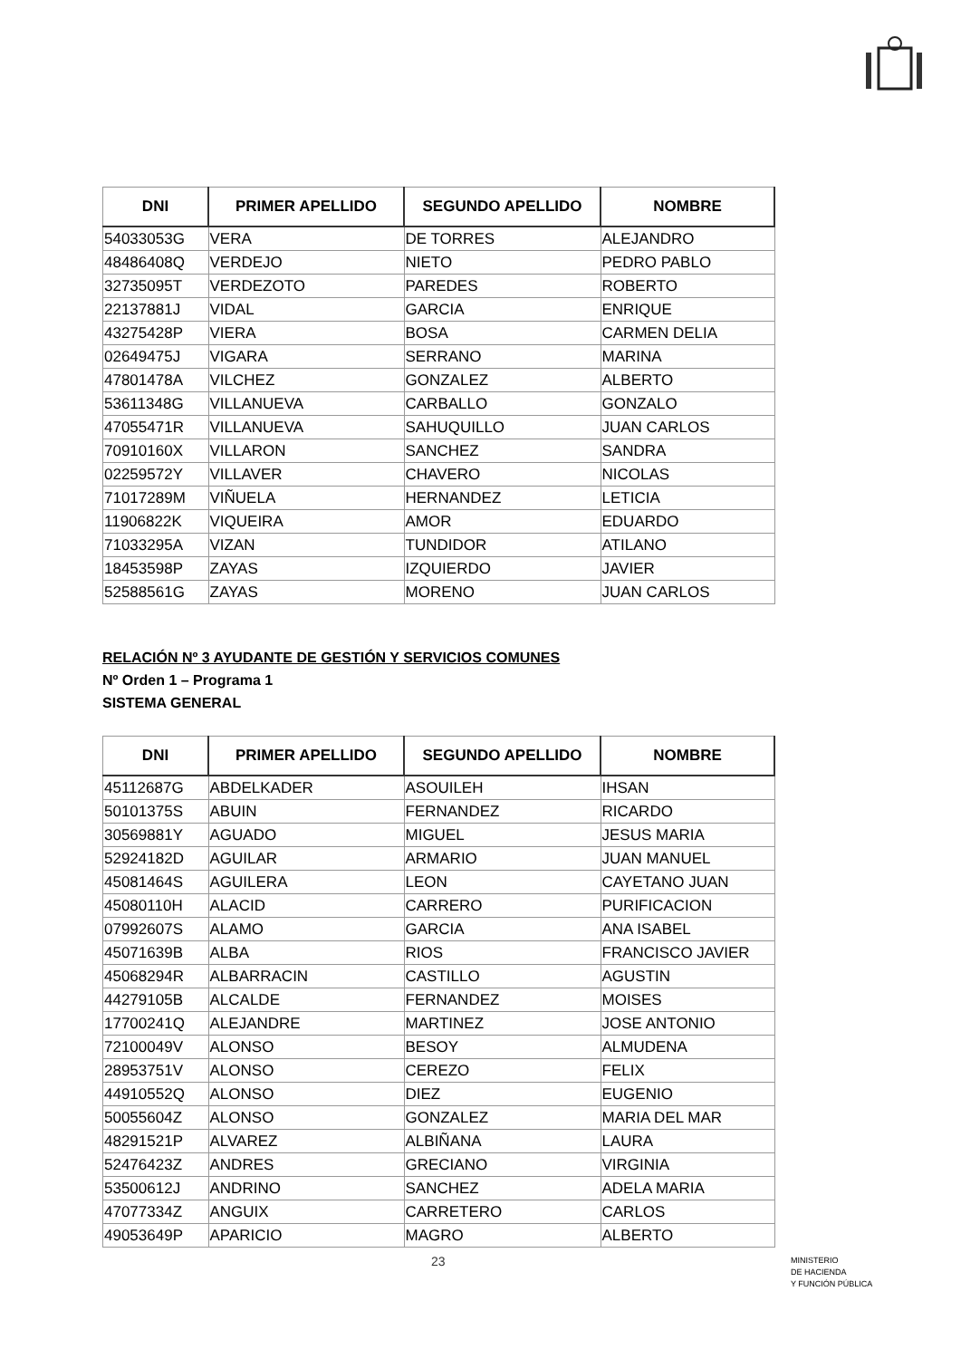| DNI | PRIMER APELLIDO | SEGUNDO APELLIDO | NOMBRE |
| --- | --- | --- | --- |
| 54033053G | VERA | DE TORRES | ALEJANDRO |
| 48486408Q | VERDEJO | NIETO | PEDRO PABLO |
| 32735095T | VERDEZOTO | PAREDES | ROBERTO |
| 22137881J | VIDAL | GARCIA | ENRIQUE |
| 43275428P | VIERA | BOSA | CARMEN DELIA |
| 02649475J | VIGARA | SERRANO | MARINA |
| 47801478A | VILCHEZ | GONZALEZ | ALBERTO |
| 53611348G | VILLANUEVA | CARBALLO | GONZALO |
| 47055471R | VILLANUEVA | SAHUQUILLO | JUAN CARLOS |
| 70910160X | VILLARON | SANCHEZ | SANDRA |
| 02259572Y | VILLAVER | CHAVERO | NICOLAS |
| 71017289M | VIÑUELA | HERNANDEZ | LETICIA |
| 11906822K | VIQUEIRA | AMOR | EDUARDO |
| 71033295A | VIZAN | TUNDIDOR | ATILANO |
| 18453598P | ZAYAS | IZQUIERDO | JAVIER |
| 52588561G | ZAYAS | MORENO | JUAN CARLOS |
RELACIÓN Nº 3 AYUDANTE DE GESTIÓN Y SERVICIOS COMUNES
Nº Orden 1 – Programa 1
SISTEMA GENERAL
| DNI | PRIMER APELLIDO | SEGUNDO APELLIDO | NOMBRE |
| --- | --- | --- | --- |
| 45112687G | ABDELKADER | ASOUILEH | IHSAN |
| 50101375S | ABUIN | FERNANDEZ | RICARDO |
| 30569881Y | AGUADO | MIGUEL | JESUS MARIA |
| 52924182D | AGUILAR | ARMARIO | JUAN MANUEL |
| 45081464S | AGUILERA | LEON | CAYETANO JUAN |
| 45080110H | ALACID | CARRERO | PURIFICACION |
| 07992607S | ALAMO | GARCIA | ANA ISABEL |
| 45071639B | ALBA | RIOS | FRANCISCO JAVIER |
| 45068294R | ALBARRACIN | CASTILLO | AGUSTIN |
| 44279105B | ALCALDE | FERNANDEZ | MOISES |
| 17700241Q | ALEJANDRE | MARTINEZ | JOSE ANTONIO |
| 72100049V | ALONSO | BESOY | ALMUDENA |
| 28953751V | ALONSO | CEREZO | FELIX |
| 44910552Q | ALONSO | DIEZ | EUGENIO |
| 50055604Z | ALONSO | GONZALEZ | MARIA DEL MAR |
| 48291521P | ALVAREZ | ALBIÑANA | LAURA |
| 52476423Z | ANDRES | GRECIANO | VIRGINIA |
| 53500612J | ANDRINO | SANCHEZ | ADELA MARIA |
| 47077334Z | ANGUIX | CARRETERO | CARLOS |
| 49053649P | APARICIO | MAGRO | ALBERTO |
23
MINISTERIO
DE HACIENDA
Y FUNCIÓN PÚBLICA